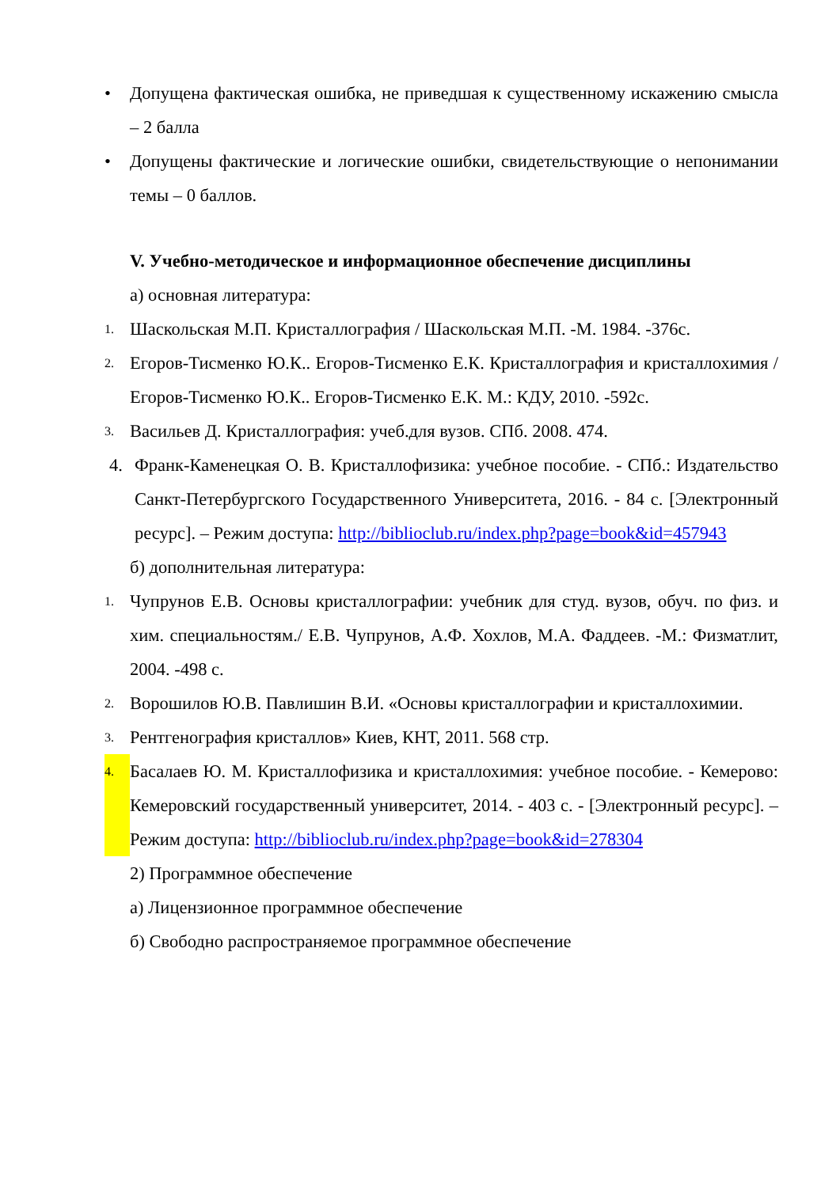• Допущена фактическая ошибка, не приведшая к существенному искажению смысла – 2 балла
• Допущены фактические и логические ошибки, свидетельствующие о непонимании темы – 0 баллов.
V. Учебно-методическое и информационное обеспечение дисциплины
а) основная литература:
1. Шаскольская М.П. Кристаллография / Шаскольская М.П. -М. 1984. -376с.
2. Егоров-Тисменко Ю.К.. Егоров-Тисменко Е.К. Кристаллография и кристаллохимия /Егоров-Тисменко Ю.К.. Егоров-Тисменко Е.К. М.: КДУ, 2010. -592с.
3. Васильев Д. Кристаллография: учеб.для вузов. СПб. 2008. 474.
4. Франк-Каменецкая О. В. Кристаллофизика: учебное пособие. - СПб.: Издательство Санкт-Петербургского Государственного Университета, 2016. - 84 с. [Электронный ресурс]. – Режим доступа: http://biblioclub.ru/index.php?page=book&id=457943
б) дополнительная литература:
1. Чупрунов Е.В. Основы кристаллографии: учебник для студ. вузов, обуч. по физ. и хим. специальностям./ Е.В. Чупрунов, А.Ф. Хохлов, М.А. Фаддеев. -М.: Физматлит, 2004. -498 с.
2. Ворошилов Ю.В. Павлишин В.И. «Основы кристаллографии и кристаллохимии.
3. Рентгенография кристаллов» Киев, КНТ, 2011. 568 стр.
4. Басалаев Ю. М. Кристаллофизика и кристаллохимия: учебное пособие. - Кемерово: Кемеровский государственный университет, 2014. - 403 с. - [Электронный ресурс]. – Режим доступа: http://biblioclub.ru/index.php?page=book&id=278304
2) Программное обеспечение
а) Лицензионное программное обеспечение
б) Свободно распространяемое программное обеспечение